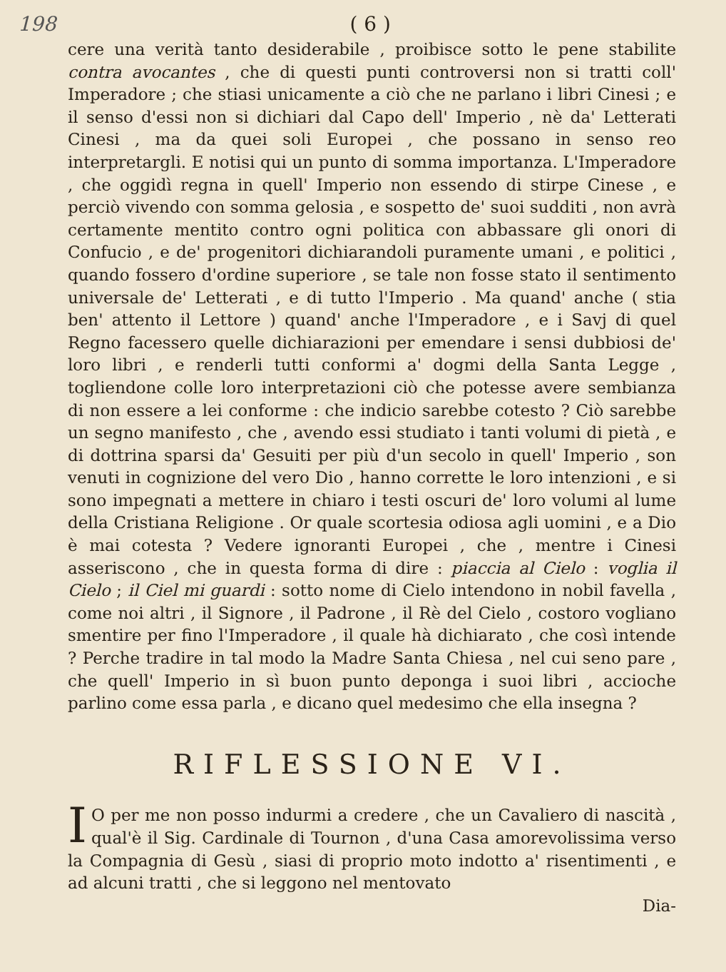198 ( 6 )
cere una verità tanto desiderabile , proibisce sotto le pene stabilite contra avocantes , che di questi punti controversi non si tratti coll' Imperadore ; che stiasi unicamente a ciò che ne parlano i libri Cinesi ; e il senso d'essi non si dichiari dal Capo dell' Imperio , nè da' Letterati Cinesi , ma da quei soli Europei , che possano in senso reo interpretargli. E notisi qui un punto di somma importanza. L'Imperadore , che oggidì regna in quell' Imperio non essendo di stirpe Cinese , e perciò vivendo con somma gelosia , e sospetto de' suoi sudditi , non avrà certamente mentito contro ogni politica con abbassare gli onori di Confucio , e de' progenitori dichiarandoli puramente umani , e politici , quando fossero d'ordine superiore , se tale non fosse stato il sentimento universale de' Letterati , e di tutto l'Imperio . Ma quand' anche ( stia ben' attento il Lettore ) quand' anche l'Imperadore , e i Savj di quel Regno facessero quelle dichiarazioni per emendare i sensi dubbiosi de' loro libri , e renderli tutti conformi a' dogmi della Santa Legge , togliendone colle loro interpretazioni ciò che potesse avere sembianza di non essere a lei conforme : che indicio sarebbe cotesto ? Ciò sarebbe un segno manifesto , che , avendo essi studiato i tanti volumi di pietà , e di dottrina sparsi da' Gesuiti per più d'un secolo in quell' Imperio , son venuti in cognizione del vero Dio , hanno corrette le loro intenzioni , e si sono impegnati a mettere in chiaro i testi oscuri de' loro volumi al lume della Cristiana Religione . Or quale scortesia odiosa agli uomini , e a Dio è mai cotesta ? Vedere ignoranti Europei , che , mentre i Cinesi asseriscono , che in questa forma di dire : piaccia al Cielo : voglia il Cielo ; il Ciel mi guardi : sotto nome di Cielo intendono in nobil favella , come noi altri , il Signore , il Padrone , il Rè del Cielo , costoro vogliano smentire per fino l'Imperadore , il quale hà dichiarato , che così intende ? Perche tradire in tal modo la Madre Santa Chiesa , nel cui seno pare , che quell' Imperio in sì buon punto deponga i suoi libri , accioche parlino come essa parla , e dicano quel medesimo che ella insegna ?
RIFLESSIONE VI.
IO per me non posso indurmi a credere , che un Cavaliero di nascità , qual'è il Sig. Cardinale di Tournon , d'una Casa amorevolissima verso la Compagnia di Gesù , siasi di proprio moto indotto a' risentimenti , e ad alcuni tratti , che si leggono nel mentovato
Dia-